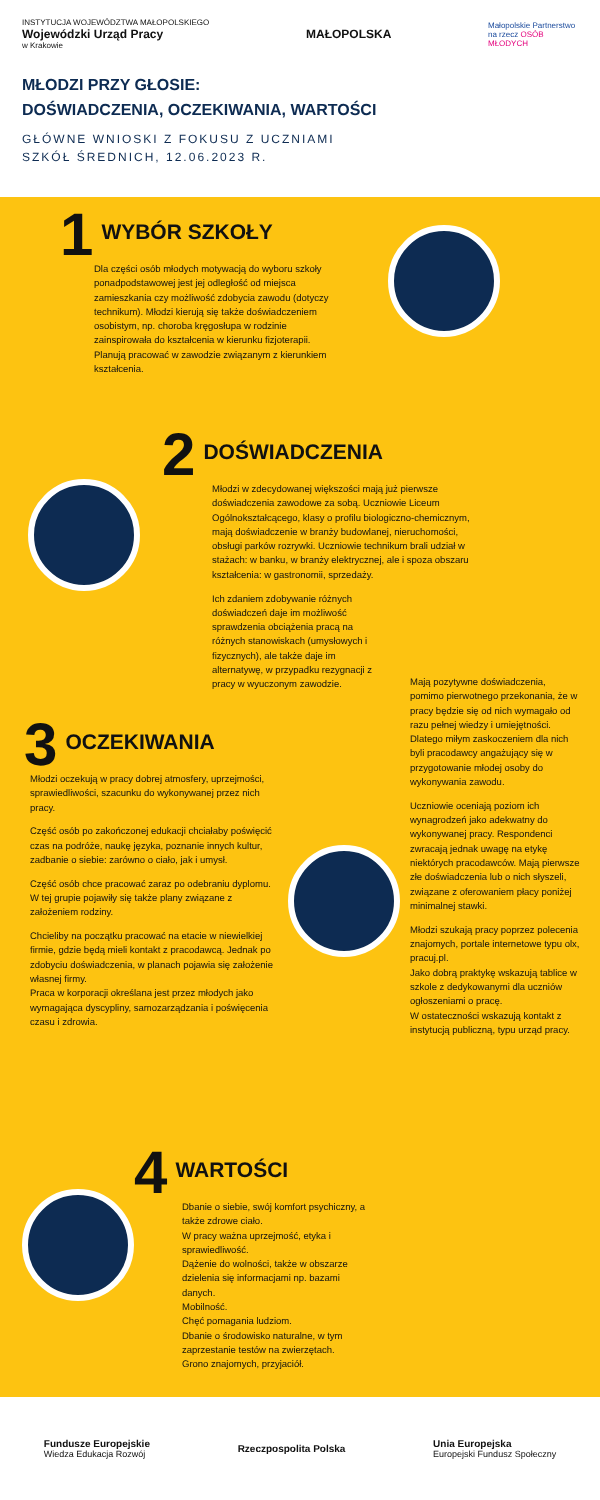INSTYTUCJA WOJEWÓDZTWA MAŁOPOLSKIEGO
Wojewódzki Urząd Pracy
w Krakowie
MAŁOPOLSKA
Małopolskie Partnerstwo na rzecz OSÓB MŁODYCH
MŁODZI PRZY GŁOSIE:
DOŚWIADCZENIA, OCZEKIWANIA, WARTOŚCI
GŁÓWNE WNIOSKI Z FOKUSU Z UCZNIAMI
SZKÓŁ ŚREDNICH, 12.06.2023 R.
1
WYBÓR SZKOŁY
Dla części osób młodych motywacją do wyboru szkoły ponadpodstawowej jest jej odległość od miejsca zamieszkania czy możliwość zdobycia zawodu (dotyczy technikum). Młodzi kierują się także doświadczeniem osobistym, np. choroba kręgosłupa w rodzinie zainspirowała do kształcenia w kierunku fizjoterapii. Planują pracować w zawodzie związanym z kierunkiem kształcenia.
2
DOŚWIADCZENIA
Młodzi w zdecydowanej większości mają już pierwsze doświadczenia zawodowe za sobą. Uczniowie Liceum Ogólnokształcącego, klasy o profilu biologiczno-chemicznym, mają doświadczenie w branży budowlanej, nieruchomości, obsługi parków rozrywki. Uczniowie technikum brali udział w stażach: w banku, w branży elektrycznej, ale i spoza obszaru kształcenia: w gastronomii, sprzedaży.
Ich zdaniem zdobywanie różnych doświadczeń daje im możliwość sprawdzenia obciążenia pracą na różnych stanowiskach (umysłowych i fizycznych), ale także daje im alternatywę, w przypadku rezygnacji z pracy w wyuczonym zawodzie.
Mają pozytywne doświadczenia, pomimo pierwotnego przekonania, że w pracy będzie się od nich wymagało od razu pełnej wiedzy i umiejętności. Dlatego miłym zaskoczeniem dla nich byli pracodawcy angażujący się w przygotowanie młodej osoby do wykonywania zawodu.
Uczniowie oceniają poziom ich wynagrodzeń jako adekwatny do wykonywanej pracy. Respondenci zwracają jednak uwagę na etykę niektórych pracodawców. Mają pierwsze złe doświadczenia lub o nich słyszeli, związane z oferowaniem płacy poniżej minimalnej stawki.
Młodzi szukają pracy poprzez polecenia znajomych, portale internetowe typu olx, pracuj.pl.
Jako dobrą praktykę wskazują tablice w szkole z dedykowanymi dla uczniów ogłoszeniami o pracę.
W ostateczności wskazują kontakt z instytucją publiczną, typu urząd pracy.
3
OCZEKIWANIA
Młodzi oczekują w pracy dobrej atmosfery, uprzejmości, sprawiedliwości, szacunku do wykonywanej przez nich pracy.
Część osób po zakończonej edukacji chciałaby poświęcić czas na podróże, naukę języka, poznanie innych kultur, zadbanie o siebie: zarówno o ciało, jak i umysł.
Część osób chce pracować zaraz po odebraniu dyplomu. W tej grupie pojawiły się także plany związane z założeniem rodziny.
Chcieliby na początku pracować na etacie w niewielkiej firmie, gdzie będą mieli kontakt z pracodawcą. Jednak po zdobyciu doświadczenia, w planach pojawia się założenie własnej firmy.
Praca w korporacji określana jest przez młodych jako wymagająca dyscypliny, samozarządzania i poświęcenia czasu i zdrowia.
4
WARTOŚCI
Dbanie o siebie, swój komfort psychiczny, a także zdrowe ciało.
W pracy ważna uprzejmość, etyka i sprawiedliwość.
Dążenie do wolności, także w obszarze dzielenia się informacjami np. bazami danych.
Mobilność.
Chęć pomagania ludziom.
Dbanie o środowisko naturalne, w tym zaprzestanie testów na zwierzętach.
Grono znajomych, przyjaciół.
Fundusze Europejskie
Wiedza Edukacja Rozwój
Rzeczpospolita Polska
Unia Europejska
Europejski Fundusz Społeczny